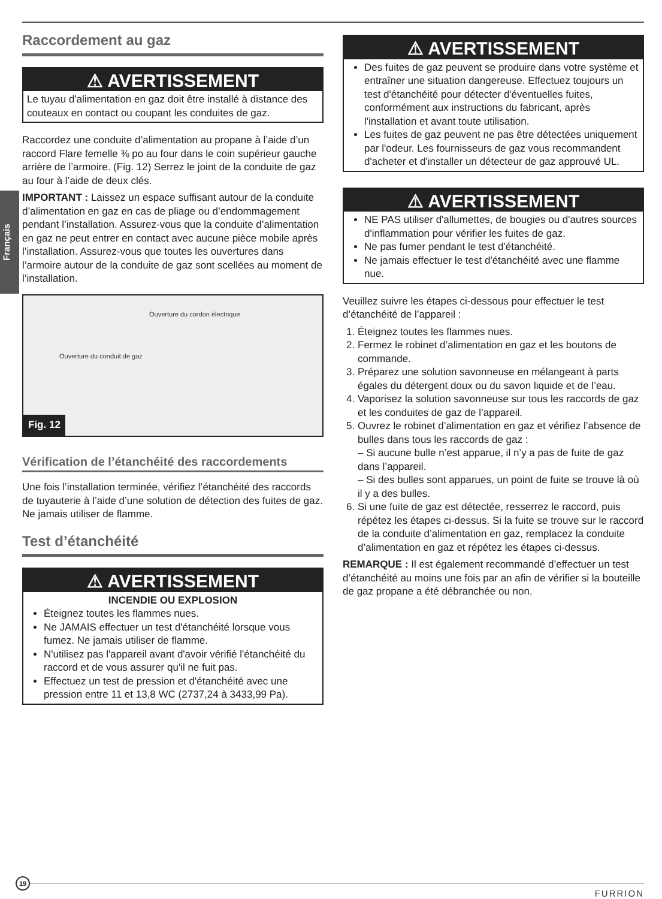Français
Raccordement au gaz
⚠ AVERTISSEMENT
Le tuyau d'alimentation en gaz doit être installé à distance des couteaux en contact ou coupant les conduites de gaz.
Raccordez une conduite d’alimentation au propane à l’aide d’un raccord Flare femelle ⅜ po au four dans le coin supérieur gauche arrière de l’armoire. (Fig. 12) Serrez le joint de la conduite de gaz au four à l’aide de deux clés.
IMPORTANT : Laissez un espace suffisant autour de la conduite d’alimentation en gaz en cas de pliage ou d’endommagement pendant l’installation. Assurez-vous que la conduite d’alimentation en gaz ne peut entrer en contact avec aucune pièce mobile après l’installation. Assurez-vous que toutes les ouvertures dans l’armoire autour de la conduite de gaz sont scellées au moment de l’installation.
Ouverture du cordon électrique
Ouverture du conduit de gaz
Fig. 12
Vérification de l’étanchéité des raccordements
Une fois l’installation terminée, vérifiez l’étanchéité des raccords de tuyauterie à l’aide d’une solution de détection des fuites de gaz. Ne jamais utiliser de flamme.
Test d’étanchéité
⚠ AVERTISSEMENT
INCENDIE OU EXPLOSION
Éteignez toutes les flammes nues.
Ne JAMAIS effectuer un test d'étanchéité lorsque vous fumez. Ne jamais utiliser de flamme.
N'utilisez pas l'appareil avant d'avoir vérifié l'étanchéité du raccord et de vous assurer qu'il ne fuit pas.
Effectuez un test de pression et d'étanchéité avec une pression entre 11 et 13,8 WC (2737,24 à 3433,99 Pa).
⚠ AVERTISSEMENT
Des fuites de gaz peuvent se produire dans votre système et entraîner une situation dangereuse. Effectuez toujours un test d'étanchéité pour détecter d'éventuelles fuites, conformément aux instructions du fabricant, après l'installation et avant toute utilisation.
Les fuites de gaz peuvent ne pas être détectées uniquement par l'odeur. Les fournisseurs de gaz vous recommandent d'acheter et d'installer un détecteur de gaz approuvé UL.
⚠ AVERTISSEMENT
NE PAS utiliser d'allumettes, de bougies ou d'autres sources d'inflammation pour vérifier les fuites de gaz.
Ne pas fumer pendant le test d'étanchéité.
Ne jamais effectuer le test d'étanchéité avec une flamme nue.
Veuillez suivre les étapes ci-dessous pour effectuer le test d’étanchéité de l’appareil :
1. Éteignez toutes les flammes nues.
2. Fermez le robinet d’alimentation en gaz et les boutons de commande.
3. Préparez une solution savonneuse en mélangeant à parts égales du détergent doux ou du savon liquide et de l’eau.
4. Vaporisez la solution savonneuse sur tous les raccords de gaz et les conduites de gaz de l’appareil.
5. Ouvrez le robinet d’alimentation en gaz et vérifiez l’absence de bulles dans tous les raccords de gaz :
– Si aucune bulle n’est apparue, il n’y a pas de fuite de gaz dans l’appareil.
– Si des bulles sont apparues, un point de fuite se trouve là où il y a des bulles.
6. Si une fuite de gaz est détectée, resserrez le raccord, puis répétez les étapes ci-dessus. Si la fuite se trouve sur le raccord de la conduite d’alimentation en gaz, remplacez la conduite d’alimentation en gaz et répétez les étapes ci-dessus.
REMARQUE : Il est également recommandé d’effectuer un test d’étanchéité au moins une fois par an afin de vérifier si la bouteille de gaz propane a été débranchée ou non.
19
FURRION